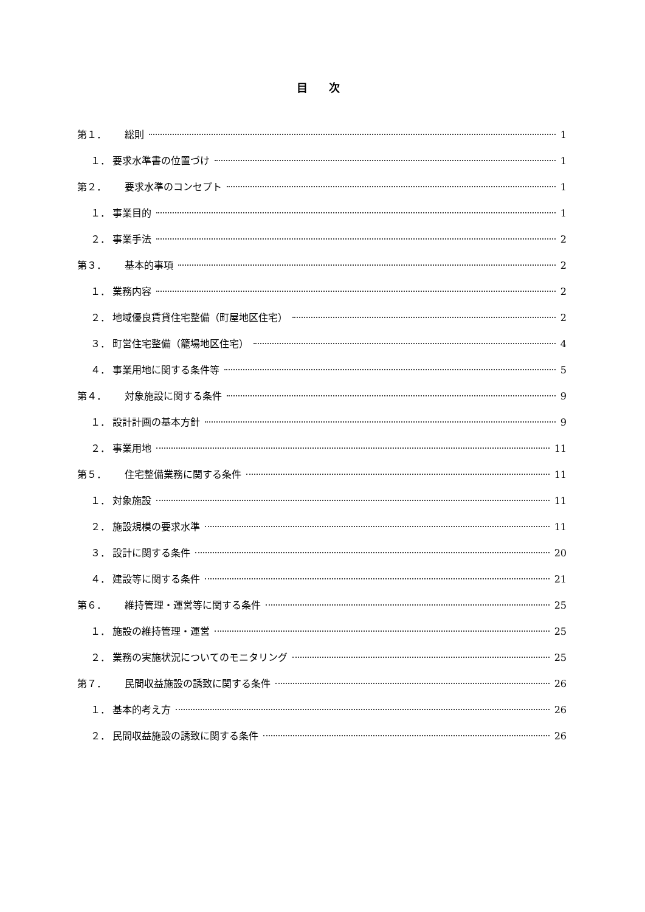目 次
第１． 総則 1
１． 要求水準書の位置づけ 1
第２． 要求水準のコンセプト 1
１． 事業目的 1
２． 事業手法 2
第３． 基本的事項 2
１． 業務内容 2
２． 地域優良賃貸住宅整備（町屋地区住宅） 2
３． 町営住宅整備（籠場地区住宅） 4
４． 事業用地に関する条件等 5
第４． 対象施設に関する条件 9
１． 設計計画の基本方針 9
２． 事業用地 11
第５． 住宅整備業務に関する条件 11
１． 対象施設 11
２． 施設規模の要求水準 11
３． 設計に関する条件 20
４． 建設等に関する条件 21
第６． 維持管理・運営等に関する条件 25
１． 施設の維持管理・運営 25
２． 業務の実施状況についてのモニタリング 25
第７． 民間収益施設の誘致に関する条件 26
１． 基本的考え方 26
２． 民間収益施設の誘致に関する条件 26